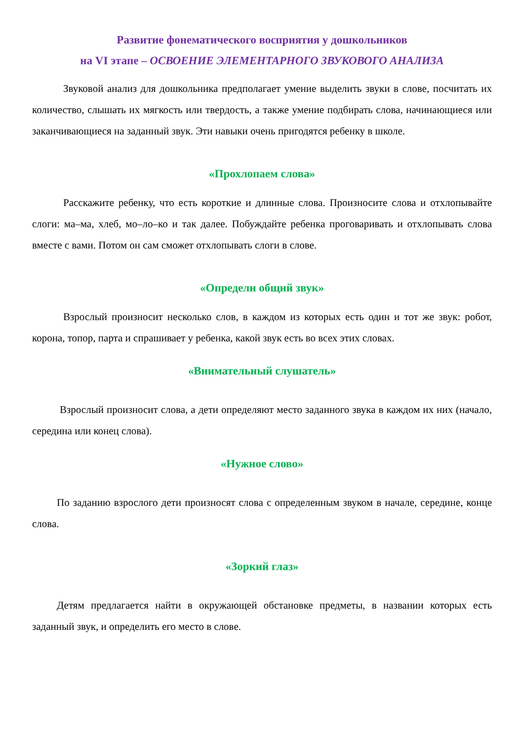Развитие фонематического восприятия у дошкольников
на VI этапе – ОСВОЕНИЕ ЭЛЕМЕНТАРНОГО ЗВУКОВОГО АНАЛИЗА
Звуковой анализ для дошкольника предполагает умение выделить звуки в слове, посчитать их количество, слышать их мягкость или твердость, а также умение подбирать слова, начинающиеся или заканчивающиеся на заданный звук. Эти навыки очень пригодятся ребенку в школе.
«Прохлопаем слова»
Расскажите ребенку, что есть короткие и длинные слова. Произносите слова и отхлопывайте слоги: ма–ма, хлеб, мо–ло–ко и так далее. Побуждайте ребенка проговаривать и отхлопывать слова вместе с вами. Потом он сам сможет отхлопывать слоги в слове.
«Определи общий звук»
Взрослый произносит несколько слов, в каждом из которых есть один и тот же звук: робот, корона, топор, парта и спрашивает у ребенка, какой звук есть во всех этих словах.
«Внимательный слушатель»
Взрослый произносит слова, а дети определяют место заданного звука в каждом их них (начало, середина или конец слова).
«Нужное слово»
По заданию взрослого дети произносят слова с определенным звуком в начале, середине, конце слова.
«Зоркий глаз»
Детям предлагается найти в окружающей обстановке предметы, в названии которых есть заданный звук, и определить его место в слове.